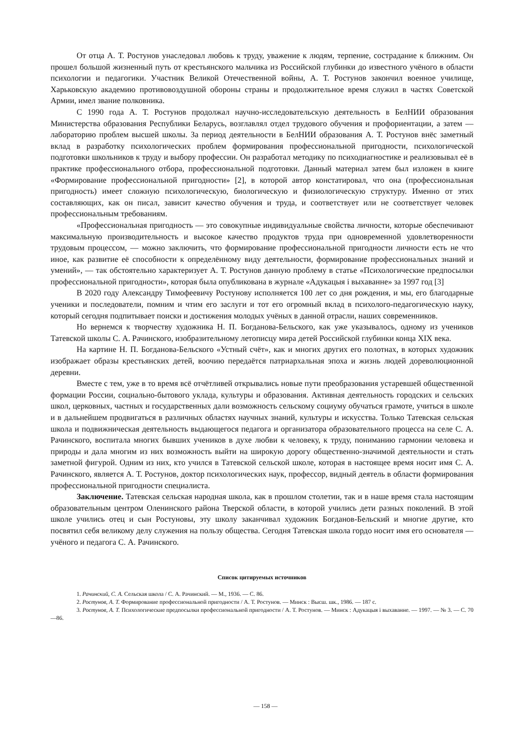От отца А. Т. Ростунов унаследовал любовь к труду, уважение к людям, терпение, сострадание к ближним. Он прошел большой жизненный путь от крестьянского мальчика из Российской глубинки до известного учёного в области психологии и педагогики. Участник Великой Отечественной войны, А. Т. Ростунов закончил военное училище, Харьковскую академию противовоздушной обороны страны и продолжительное время служил в частях Советской Армии, имел звание полковника.
С 1990 года А. Т. Ростунов продолжал научно-исследовательскую деятельность в БелНИИ образования Министерства образования Республики Беларусь, возглавлял отдел трудового обучения и профориентации, а затем — лабораторию проблем высшей школы. За период деятельности в БелНИИ образования А. Т. Ростунов внёс заметный вклад в разработку психологических проблем формирования профессиональной пригодности, психологической подготовки школьников к труду и выбору профессии. Он разработал методику по психодиагностике и реализовывал её в практике профессионального отбора, профессиональной подготовки. Данный материал затем был изложен в книге «Формирование профессиональной пригодности» [2], в которой автор констатировал, что она (профессиональная пригодность) имеет сложную психологическую, биологическую и физиологическую структуру. Именно от этих составляющих, как он писал, зависит качество обучения и труда, и соответствует или не соответствует человек профессиональным требованиям.
«Профессиональная пригодность — это совокупные индивидуальные свойства личности, которые обеспечивают максимальную производительность и высокое качество продуктов труда при одновременной удовлетворенности трудовым процессом, — можно заключить, что формирование профессиональной пригодности личности есть не что иное, как развитие её способности к определённому виду деятельности, формирование профессиональных знаний и умений», — так обстоятельно характеризует А. Т. Ростунов данную проблему в статье «Психологические предпосылки профессиональной пригодности», которая была опубликована в журнале «Адукацыя і выхаванне» за 1997 год [3]
В 2020 году Александру Тимофеевичу Ростунову исполняется 100 лет со дня рождения, и мы, его благодарные ученики и последователи, помним и чтим его заслуги и тот его огромный вклад в психолого-педагогическую науку, который сегодня подпитывает поиски и достижения молодых учёных в данной отрасли, наших современников.
Но вернемся к творчеству художника Н. П. Богданова-Бельского, как уже указывалось, одному из учеников Татевской школы С. А. Рачинского, изобразительному летописцу мира детей Российской глубинки конца XIX века.
На картине Н. П. Богданова-Бельского «Устный счёт», как и многих других его полотнах, в которых художник изображает образы крестьянских детей, воочию передаётся патриархальная эпоха и жизнь людей дореволюционной деревни.
Вместе с тем, уже в то время всё отчётливей открывались новые пути преобразования устаревшей общественной формации России, социально-бытового уклада, культуры и образования. Активная деятельность городских и сельских школ, церковных, частных и государственных дали возможность сельскому социуму обучаться грамоте, учиться в школе и в дальнейшем продвигаться в различных областях научных знаний, культуры и искусства. Только Татевская сельская школа и подвижническая деятельность выдающегося педагога и организатора образовательного процесса на селе С. А. Рачинского, воспитала многих бывших учеников в духе любви к человеку, к труду, пониманию гармонии человека и природы и дала многим из них возможность выйти на широкую дорогу общественно-значимой деятельности и стать заметной фигурой. Одним из них, кто учился в Татевской сельской школе, которая в настоящее время носит имя С. А. Рачинского, является А. Т. Ростунов, доктор психологических наук, профессор, видный деятель в области формирования профессиональной пригодности специалиста.
Заключение. Татевская сельская народная школа, как в прошлом столетии, так и в наше время стала настоящим образовательным центром Оленинского района Тверской области, в которой учились дети разных поколений. В этой школе учились отец и сын Ростуновы, эту школу заканчивал художник Богданов-Бельский и многие другие, кто посвятил себя великому делу служения на пользу общества. Сегодня Татевская школа гордо носит имя его основателя — учёного и педагога С. А. Рачинского.
Список цитируемых источников
1. Рачинский, С. А. Сельская школа / С. А. Рачинский. — М., 1936. — С. 86.
2. Ростунов, А. Т. Формирование профессиональной пригодности / А. Т. Ростунов. — Минск : Высш. шк., 1986. — 187 с.
3. Ростунов, А. Т. Психологические предпосылки профессиональной пригодности / А. Т. Ростунов. — Минск : Адукацыя і выхаванне. — 1997. — № 3. — С. 70—86.
— 158 —